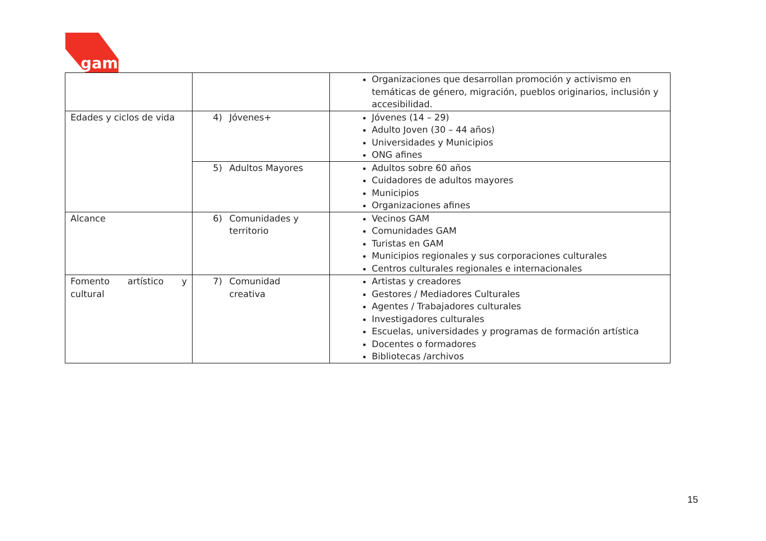gam
| | | Organizaciones que desarrollan promoción y activismo en temáticas de género, migración, pueblos originarios, inclusión y accesibilidad. |
| Edades y ciclos de vida | 4) Jóvenes+ | Jóvenes (14 – 29) Adulto Joven (30 – 44 años) Universidades y Municipios ONG afines |
| | 5) Adultos Mayores | Adultos sobre 60 años Cuidadores de adultos mayores Municipios Organizaciones afines |
| Alcance | 6) Comunidades y territorio | Vecinos GAM Comunidades GAM Turistas en GAM Municipios regionales y sus corporaciones culturales Centros culturales regionales e internacionales |
| Fomento artístico y cultural | 7) Comunidad creativa | Artistas y creadores Gestores / Mediadores Culturales Agentes / Trabajadores culturales Investigadores culturales Escuelas, universidades y programas de formación artística Docentes o formadores Bibliotecas /archivos |
15